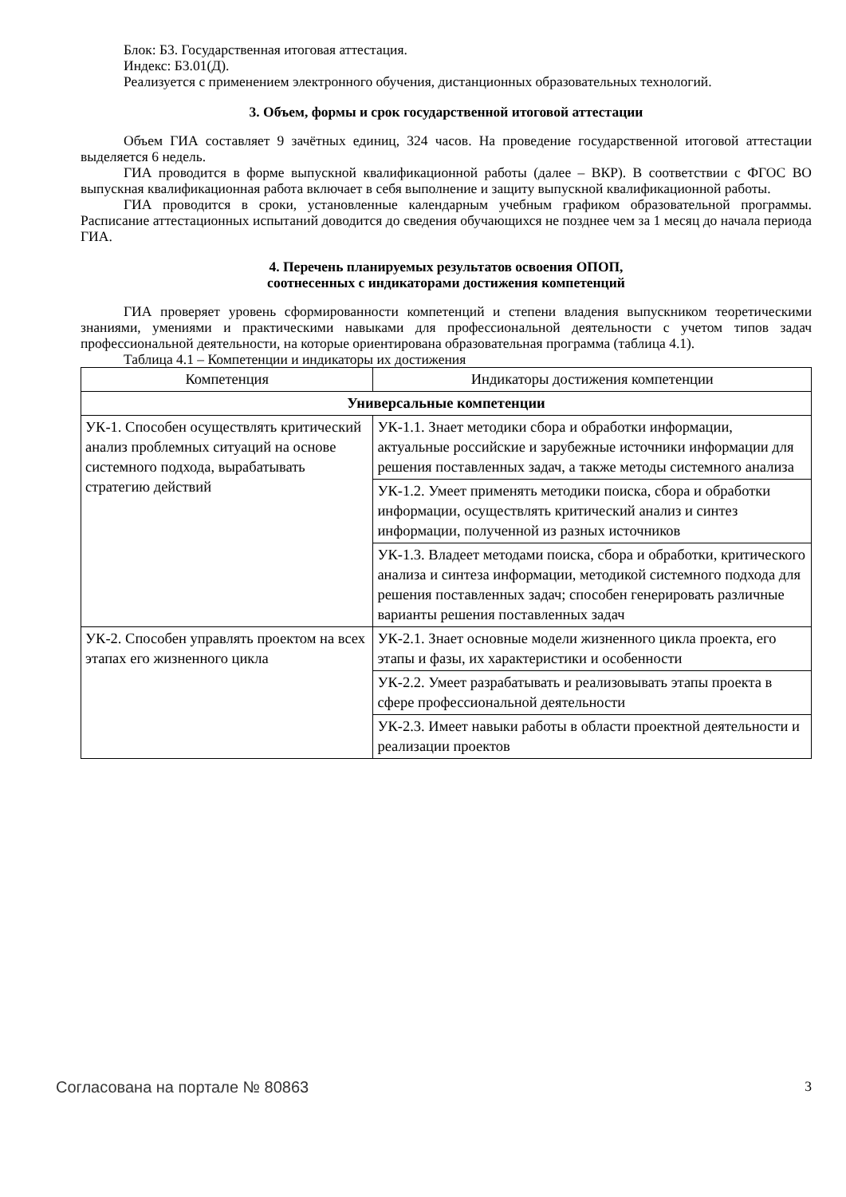Блок: Б3. Государственная итоговая аттестация.
Индекс: Б3.01(Д).
Реализуется с применением электронного обучения, дистанционных образовательных технологий.
3. Объем, формы и срок государственной итоговой аттестации
Объем ГИА составляет 9 зачётных единиц, 324 часов. На проведение государственной итоговой аттестации выделяется 6 недель.
ГИА проводится в форме выпускной квалификационной работы (далее – ВКР). В соответствии с ФГОС ВО выпускная квалификационная работа включает в себя выполнение и защиту выпускной квалификационной работы.
ГИА проводится в сроки, установленные календарным учебным графиком образовательной программы. Расписание аттестационных испытаний доводится до сведения обучающихся не позднее чем за 1 месяц до начала периода ГИА.
4. Перечень планируемых результатов освоения ОПОП,
соотнесенных с индикаторами достижения компетенций
ГИА проверяет уровень сформированности компетенций и степени владения выпускником теоретическими знаниями, умениями и практическими навыками для профессиональной деятельности с учетом типов задач профессиональной деятельности, на которые ориентирована образовательная программа (таблица 4.1).
Таблица 4.1 – Компетенции и индикаторы их достижения
| Компетенция | Индикаторы достижения компетенции |
| --- | --- |
| Универсальные компетенции | |
| УК-1. Способен осуществлять критический анализ проблемных ситуаций на основе системного подхода, вырабатывать стратегию действий | УК-1.1. Знает методики сбора и обработки информации, актуальные российские и зарубежные источники информации для решения поставленных задач, а также методы системного анализа |
| | УК-1.2. Умеет применять методики поиска, сбора и обработки информации, осуществлять критический анализ и синтез информации, полученной из разных источников |
| | УК-1.3. Владеет методами поиска, сбора и обработки, критического анализа и синтеза информации, методикой системного подхода для решения поставленных задач; способен генерировать различные варианты решения поставленных задач |
| УК-2. Способен управлять проектом на всех этапах его жизненного цикла | УК-2.1. Знает основные модели жизненного цикла проекта, его этапы и фазы, их характеристики и особенности |
| | УК-2.2. Умеет разрабатывать и реализовывать этапы проекта в сфере профессиональной деятельности |
| | УК-2.3. Имеет навыки работы в области проектной деятельности и реализации проектов |
Согласована на портале № 80863 3